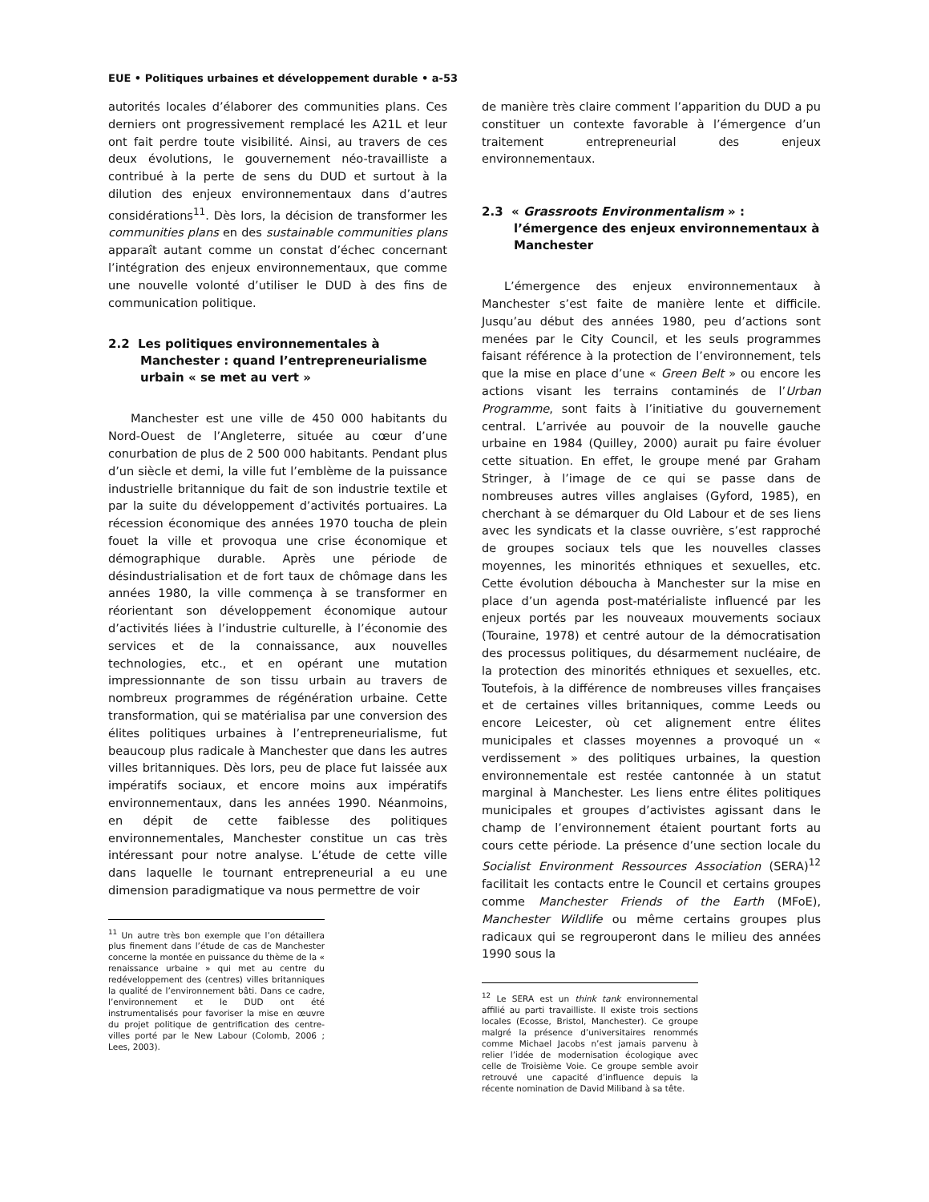EUE • Politiques urbaines et développement durable • a-53
autorités locales d’élaborer des communities plans. Ces derniers ont progressivement remplacé les A21L et leur ont fait perdre toute visibilité. Ainsi, au travers de ces deux évolutions, le gouvernement néo-travailliste a contribué à la perte de sens du DUD et surtout à la dilution des enjeux environnementaux dans d’autres considérations<sup>11</sup>. Dès lors, la décision de transformer les communities plans en des sustainable communities plans apparaît autant comme un constat d’échec concernant l’intégration des enjeux environnementaux, que comme une nouvelle volonté d’utiliser le DUD à des fins de communication politique.
2.2 Les politiques environnementales à Manchester : quand l’entrepreneurialisme urbain « se met au vert »
Manchester est une ville de 450 000 habitants du Nord-Ouest de l’Angleterre, située au cœur d’une conurbation de plus de 2 500 000 habitants. Pendant plus d’un siècle et demi, la ville fut l’emblème de la puissance industrielle britannique du fait de son industrie textile et par la suite du développement d’activités portuaires. La récession économique des années 1970 toucha de plein fouet la ville et provoqua une crise économique et démographique durable. Après une période de désindustrialisation et de fort taux de chômage dans les années 1980, la ville commença à se transformer en réorientant son développement économique autour d’activités liées à l’industrie culturelle, à l’économie des services et de la connaissance, aux nouvelles technologies, etc., et en opérant une mutation impressionnante de son tissu urbain au travers de nombreux programmes de régénération urbaine. Cette transformation, qui se matérialisa par une conversion des élites politiques urbaines à l’entrepreneurialisme, fut beaucoup plus radicale à Manchester que dans les autres villes britanniques. Dès lors, peu de place fut laissée aux impératifs sociaux, et encore moins aux impératifs environnementaux, dans les années 1990. Néanmoins, en dépit de cette faiblesse des politiques environnementales, Manchester constitue un cas très intéressant pour notre analyse. L’étude de cette ville dans laquelle le tournant entrepreneurial a eu une dimension paradigmatique va nous permettre de voir
<sup>11</sup> Un autre très bon exemple que l’on détaillera plus finement dans l’étude de cas de Manchester concerne la montée en puissance du thème de la « renaissance urbaine » qui met au centre du redéveloppement des (centres) villes britanniques la qualité de l’environnement bâti. Dans ce cadre, l’environnement et le DUD ont été instrumentalisés pour favoriser la mise en œuvre du projet politique de gentrification des centre-villes porté par le New Labour (Colomb, 2006 ; Lees, 2003).
de manière très claire comment l’apparition du DUD a pu constituer un contexte favorable à l’émergence d’un traitement entrepreneurial des enjeux environnementaux.
2.3 « Grassroots Environmentalism » : l’émergence des enjeux environnementaux à Manchester
L’émergence des enjeux environnementaux à Manchester s’est faite de manière lente et difficile. Jusqu’au début des années 1980, peu d’actions sont menées par le City Council, et les seuls programmes faisant référence à la protection de l’environnement, tels que la mise en place d’une « Green Belt » ou encore les actions visant les terrains contaminés de l’Urban Programme, sont faits à l’initiative du gouvernement central. L’arrivée au pouvoir de la nouvelle gauche urbaine en 1984 (Quilley, 2000) aurait pu faire évoluer cette situation. En effet, le groupe mené par Graham Stringer, à l’image de ce qui se passe dans de nombreuses autres villes anglaises (Gyford, 1985), en cherchant à se démarquer du Old Labour et de ses liens avec les syndicats et la classe ouvrière, s’est rapproché de groupes sociaux tels que les nouvelles classes moyennes, les minorités ethniques et sexuelles, etc. Cette évolution déboucha à Manchester sur la mise en place d’un agenda post-matérialiste influencé par les enjeux portés par les nouveaux mouvements sociaux (Touraine, 1978) et centré autour de la démocratisation des processus politiques, du désarmement nucléaire, de la protection des minorités ethniques et sexuelles, etc. Toutefois, à la différence de nombreuses villes françaises et de certaines villes britanniques, comme Leeds ou encore Leicester, où cet alignement entre élites municipales et classes moyennes a provoqué un « verdissement » des politiques urbaines, la question environnementale est restée cantonnée à un statut marginal à Manchester. Les liens entre élites politiques municipales et groupes d’activistes agissant dans le champ de l’environnement étaient pourtant forts au cours cette période. La présence d’une section locale du Socialist Environment Ressources Association (SERA)<sup>12</sup> facilitait les contacts entre le Council et certains groupes comme Manchester Friends of the Earth (MFoE), Manchester Wildlife ou même certains groupes plus radicaux qui se regrouperont dans le milieu des années 1990 sous la
<sup>12</sup> Le SERA est un think tank environnemental affilié au parti travailliste. Il existe trois sections locales (Ecosse, Bristol, Manchester). Ce groupe malgré la présence d’universitaires renommés comme Michael Jacobs n’est jamais parvenu à relier l’idée de modernisation écologique avec celle de Troisième Voie. Ce groupe semble avoir retrouvé une capacité d’influence depuis la récente nomination de David Miliband à sa tête.